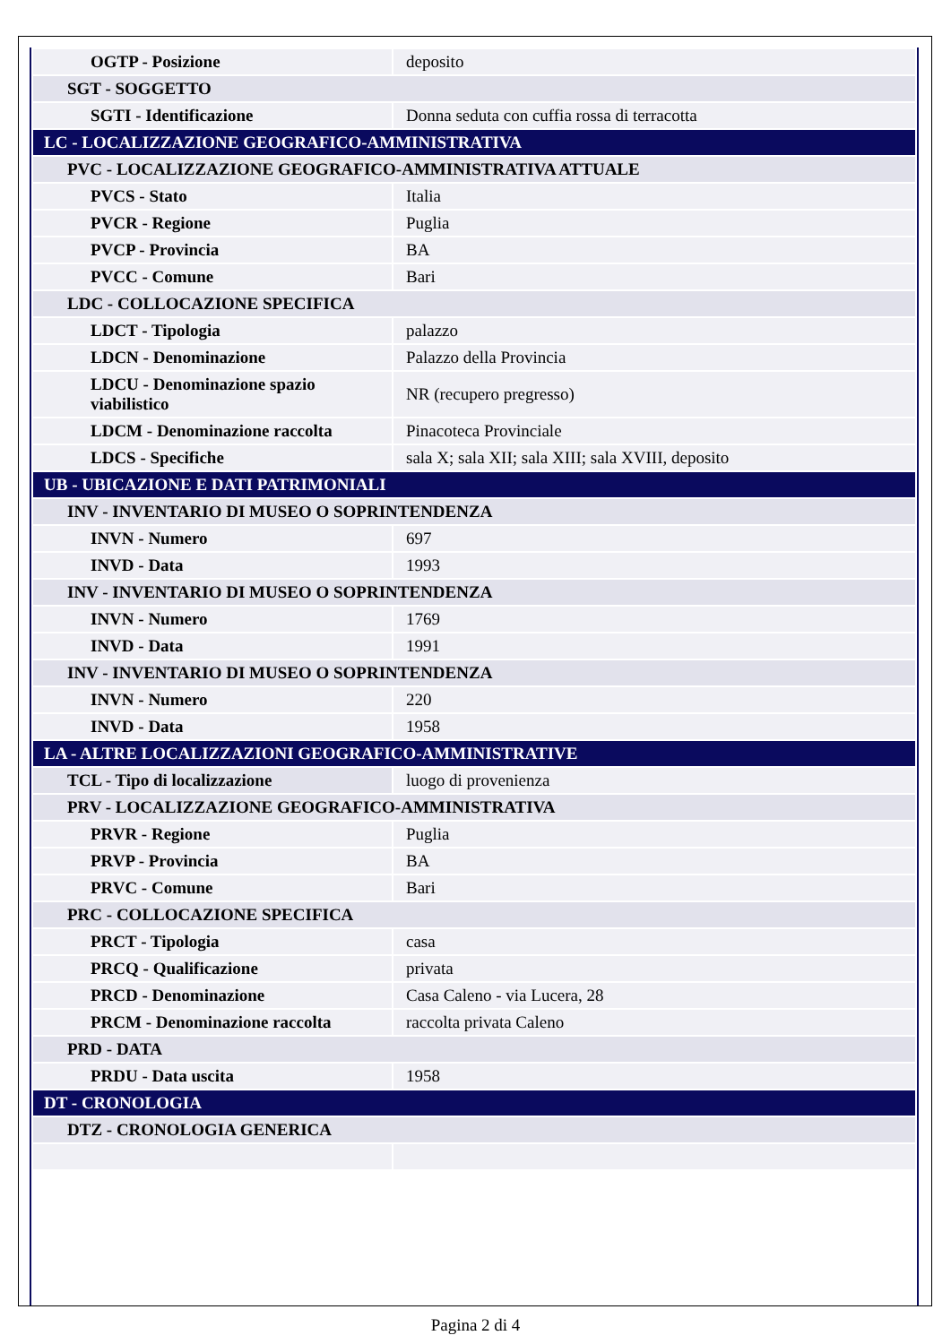| OGTP - Posizione | deposito |
| SGT - SOGGETTO | |
| SGTI - Identificazione | Donna seduta con cuffia rossa di terracotta |
| LC - LOCALIZZAZIONE GEOGRAFICO-AMMINISTRATIVA | |
| PVC - LOCALIZZAZIONE GEOGRAFICO-AMMINISTRATIVA ATTUALE | |
| PVCS - Stato | Italia |
| PVCR - Regione | Puglia |
| PVCP - Provincia | BA |
| PVCC - Comune | Bari |
| LDC - COLLOCAZIONE SPECIFICA | |
| LDCT - Tipologia | palazzo |
| LDCN - Denominazione | Palazzo della Provincia |
| LDCU - Denominazione spazio viabilistico | NR (recupero pregresso) |
| LDCM - Denominazione raccolta | Pinacoteca Provinciale |
| LDCS - Specifiche | sala X; sala XII; sala XIII; sala XVIII, deposito |
| UB - UBICAZIONE E DATI PATRIMONIALI | |
| INV - INVENTARIO DI MUSEO O SOPRINTENDENZA | |
| INVN - Numero | 697 |
| INVD - Data | 1993 |
| INV - INVENTARIO DI MUSEO O SOPRINTENDENZA | |
| INVN - Numero | 1769 |
| INVD - Data | 1991 |
| INV - INVENTARIO DI MUSEO O SOPRINTENDENZA | |
| INVN - Numero | 220 |
| INVD - Data | 1958 |
| LA - ALTRE LOCALIZZAZIONI GEOGRAFICO-AMMINISTRATIVE | |
| TCL - Tipo di localizzazione | luogo di provenienza |
| PRV - LOCALIZZAZIONE GEOGRAFICO-AMMINISTRATIVA | |
| PRVR - Regione | Puglia |
| PRVP - Provincia | BA |
| PRVC - Comune | Bari |
| PRC - COLLOCAZIONE SPECIFICA | |
| PRCT - Tipologia | casa |
| PRCQ - Qualificazione | privata |
| PRCD - Denominazione | Casa Caleno - via Lucera, 28 |
| PRCM - Denominazione raccolta | raccolta privata Caleno |
| PRD - DATA | |
| PRDU - Data uscita | 1958 |
| DT - CRONOLOGIA | |
| DTZ - CRONOLOGIA GENERICA | |
Pagina 2 di 4